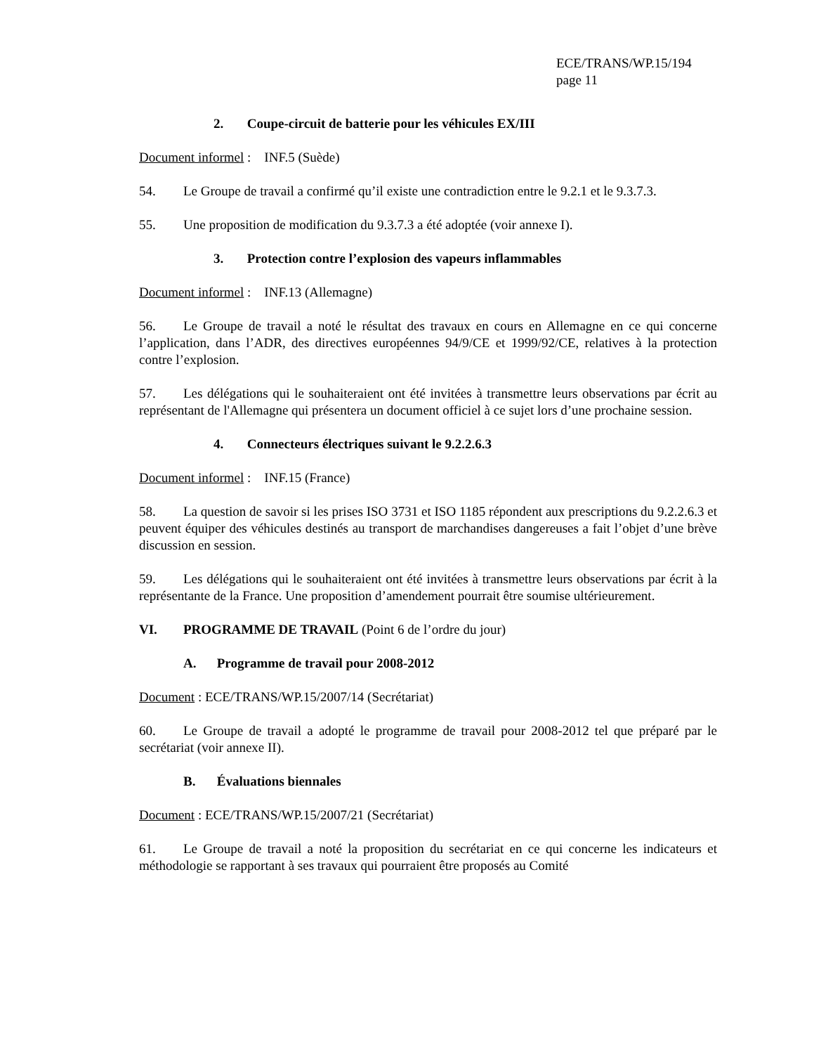ECE/TRANS/WP.15/194
page 11
2. Coupe-circuit de batterie pour les véhicules EX/III
Document informel : INF.5 (Suède)
54. Le Groupe de travail a confirmé qu’il existe une contradiction entre le 9.2.1 et le 9.3.7.3.
55. Une proposition de modification du 9.3.7.3 a été adoptée (voir annexe I).
3. Protection contre l’explosion des vapeurs inflammables
Document informel : INF.13 (Allemagne)
56. Le Groupe de travail a noté le résultat des travaux en cours en Allemagne en ce qui concerne l’application, dans l’ADR, des directives européennes 94/9/CE et 1999/92/CE, relatives à la protection contre l’explosion.
57. Les délégations qui le souhaiteraient ont été invitées à transmettre leurs observations par écrit au représentant de l'Allemagne qui présentera un document officiel à ce sujet lors d’une prochaine session.
4. Connecteurs électriques suivant le 9.2.2.6.3
Document informel : INF.15 (France)
58. La question de savoir si les prises ISO 3731 et ISO 1185 répondent aux prescriptions du 9.2.2.6.3 et peuvent équiper des véhicules destinés au transport de marchandises dangereuses a fait l’objet d’une brève discussion en session.
59. Les délégations qui le souhaiteraient ont été invitées à transmettre leurs observations par écrit à la représentante de la France. Une proposition d’amendement pourrait être soumise ultérieurement.
VI. PROGRAMME DE TRAVAIL (Point 6 de l’ordre du jour)
A. Programme de travail pour 2008-2012
Document : ECE/TRANS/WP.15/2007/14 (Secrétariat)
60. Le Groupe de travail a adopté le programme de travail pour 2008-2012 tel que préparé par le secrétariat (voir annexe II).
B. Évaluations biennales
Document : ECE/TRANS/WP.15/2007/21 (Secrétariat)
61. Le Groupe de travail a noté la proposition du secrétariat en ce qui concerne les indicateurs et méthodologie se rapportant à ses travaux qui pourraient être proposés au Comité